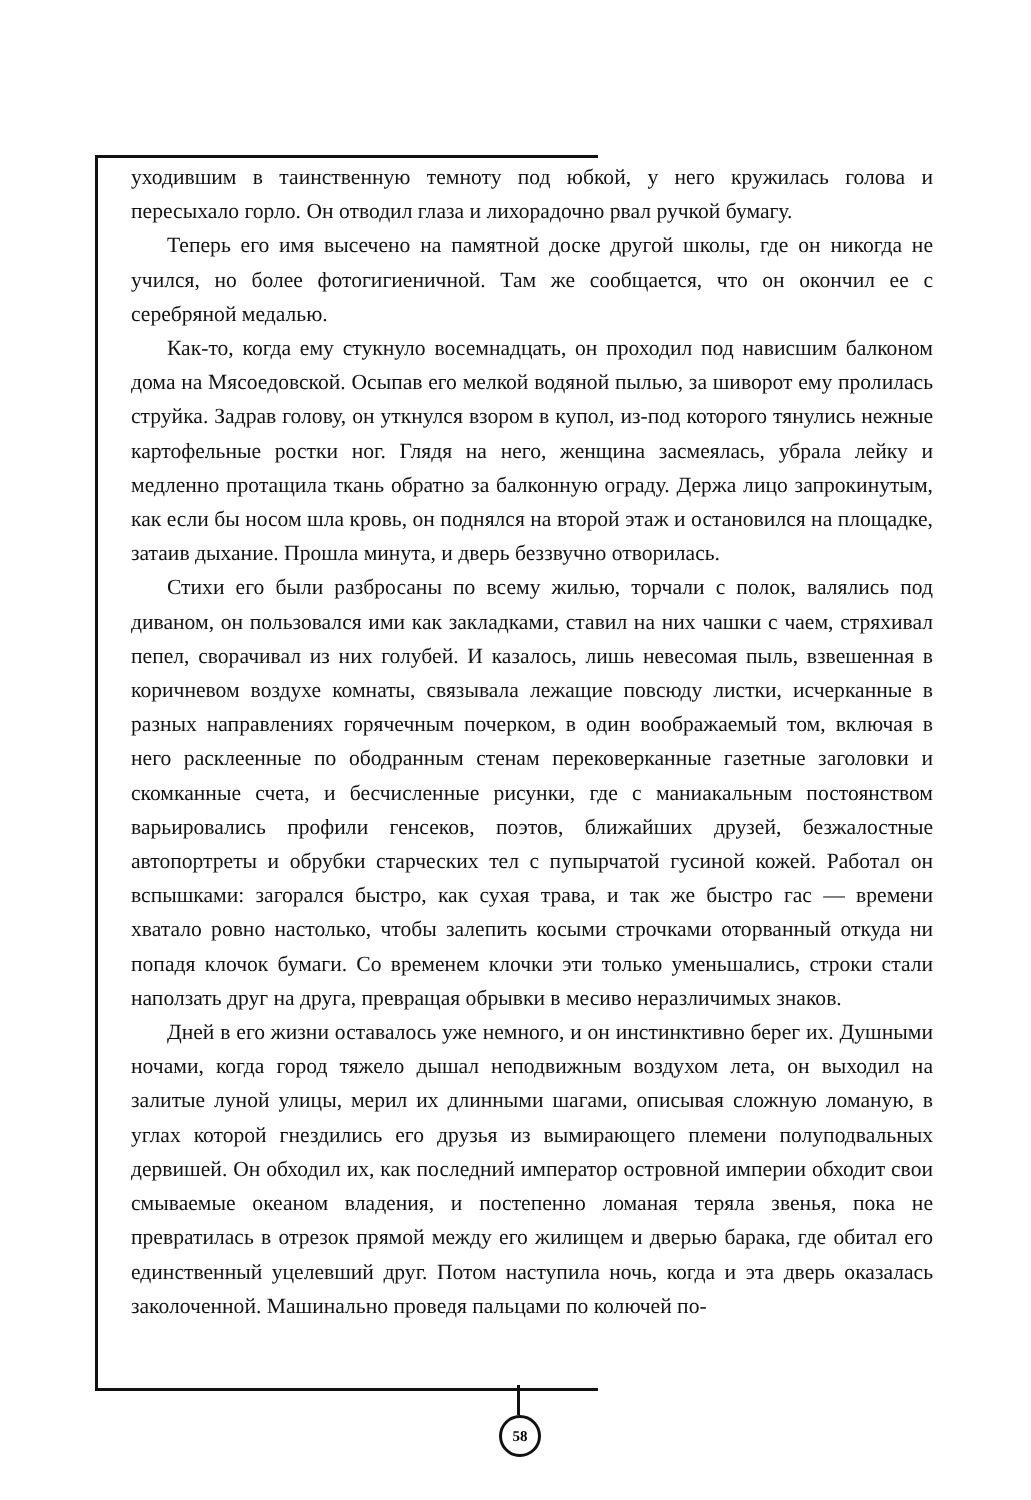уходившим в таинственную темноту под юбкой, у него кружилась голова и пересыхало горло. Он отводил глаза и лихорадочно рвал ручкой бумагу.
Теперь его имя высечено на памятной доске другой школы, где он никогда не учился, но более фотогигиеничной. Там же сообщается, что он окончил ее с серебряной медалью.
Как-то, когда ему стукнуло восемнадцать, он проходил под нависшим балконом дома на Мясоедовской. Осыпав его мелкой водяной пылью, за шиворот ему пролилась струйка. Задрав голову, он уткнулся взором в купол, из-под которого тянулись нежные картофельные ростки ног. Глядя на него, женщина засмеялась, убрала лейку и медленно протащила ткань обратно за балконную ограду. Держа лицо запрокинутым, как если бы носом шла кровь, он поднялся на второй этаж и остановился на площадке, затаив дыхание. Прошла минута, и дверь беззвучно отворилась.
Стихи его были разбросаны по всему жилью, торчали с полок, валялись под диваном, он пользовался ими как закладками, ставил на них чашки с чаем, стряхивал пепел, сворачивал из них голубей. И казалось, лишь невесомая пыль, взвешенная в коричневом воздухе комнаты, связывала лежащие повсюду листки, исчерканные в разных направлениях горячечным почерком, в один воображаемый том, включая в него расклеенные по ободранным стенам перековерканные газетные заголовки и скомканные счета, и бесчисленные рисунки, где с маниакальным постоянством варьировались профили генсеков, поэтов, ближайших друзей, безжалостные автопортреты и обрубки старческих тел с пупырчатой гусиной кожей. Работал он вспышками: загорался быстро, как сухая трава, и так же быстро гас — времени хватало ровно настолько, чтобы залепить косыми строчками оторванный откуда ни попадя клочок бумаги. Со временем клочки эти только уменьшались, строки стали наползать друг на друга, превращая обрывки в месиво неразличимых знаков.
Дней в его жизни оставалось уже немного, и он инстинктивно берег их. Душными ночами, когда город тяжело дышал неподвижным воздухом лета, он выходил на залитые луной улицы, мерил их длинными шагами, описывая сложную ломаную, в углах которой гнездились его друзья из вымирающего племени полуподвальных дервишей. Он обходил их, как последний император островной империи обходит свои смываемые океаном владения, и постепенно ломаная теряла звенья, пока не превратилась в отрезок прямой между его жилищем и дверью барака, где обитал его единственный уцелевший друг. Потом наступила ночь, когда и эта дверь оказалась заколоченной. Машинально проведя пальцами по колючей по-
58